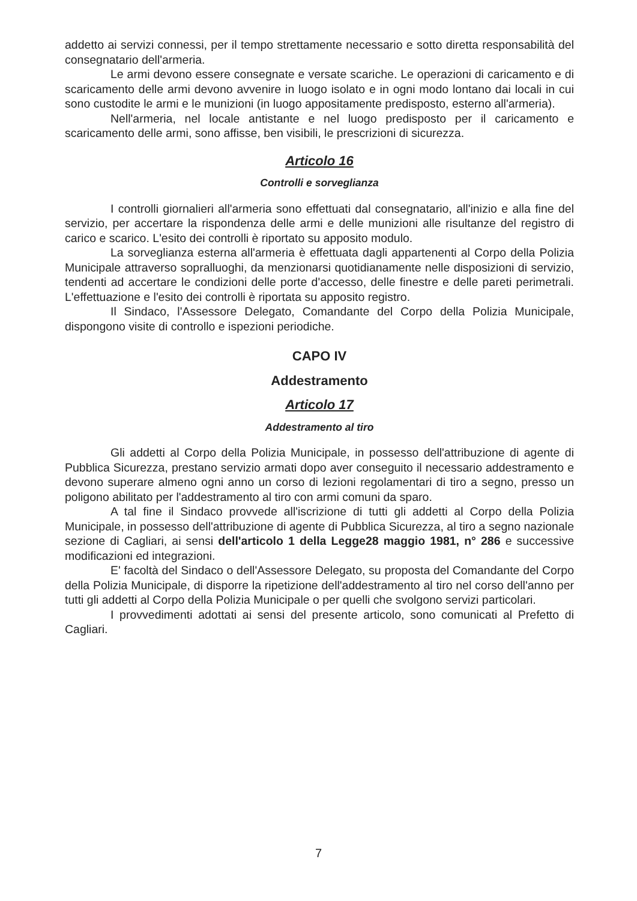addetto ai servizi connessi, per il tempo strettamente necessario e sotto diretta responsabilità del consegnatario dell'armeria.
Le armi devono essere consegnate e versate scariche. Le operazioni di caricamento e di scaricamento delle armi devono avvenire in luogo isolato e in ogni modo lontano dai locali in cui sono custodite le armi e le munizioni (in luogo appositamente predisposto, esterno all'armeria).
Nell'armeria, nel locale antistante e nel luogo predisposto per il caricamento e scaricamento delle armi, sono affisse, ben visibili, le prescrizioni di sicurezza.
Articolo 16
Controlli e sorveglianza
I controlli giornalieri all'armeria sono effettuati dal consegnatario, all'inizio e alla fine del servizio, per accertare la rispondenza delle armi e delle munizioni alle risultanze del registro di carico e scarico. L'esito dei controlli è riportato su apposito modulo.
La sorveglianza esterna all'armeria è effettuata dagli appartenenti al Corpo della Polizia Municipale attraverso sopralluoghi, da menzionarsi quotidianamente nelle disposizioni di servizio, tendenti ad accertare le condizioni delle porte d'accesso, delle finestre e delle pareti perimetrali. L'effettuazione e l'esito dei controlli è riportata su apposito registro.
Il Sindaco, l'Assessore Delegato, Comandante del Corpo della Polizia Municipale, dispongono visite di controllo e ispezioni periodiche.
CAPO IV
Addestramento
Articolo 17
Addestramento al tiro
Gli addetti al Corpo della Polizia Municipale, in possesso dell'attribuzione di agente di Pubblica Sicurezza, prestano servizio armati dopo aver conseguito il necessario addestramento e devono superare almeno ogni anno un corso di lezioni regolamentari di tiro a segno, presso un poligono abilitato per l'addestramento al tiro con armi comuni da sparo.
A tal fine il Sindaco provvede all'iscrizione di tutti gli addetti al Corpo della Polizia Municipale, in possesso dell'attribuzione di agente di Pubblica Sicurezza, al tiro a segno nazionale sezione di Cagliari, ai sensi dell'articolo 1 della Legge28 maggio 1981, n° 286 e successive modificazioni ed integrazioni.
E' facoltà del Sindaco o dell'Assessore Delegato, su proposta del Comandante del Corpo della Polizia Municipale, di disporre la ripetizione dell'addestramento al tiro nel corso dell'anno per tutti gli addetti al Corpo della Polizia Municipale o per quelli che svolgono servizi particolari.
I provvedimenti adottati ai sensi del presente articolo, sono comunicati al Prefetto di Cagliari.
7